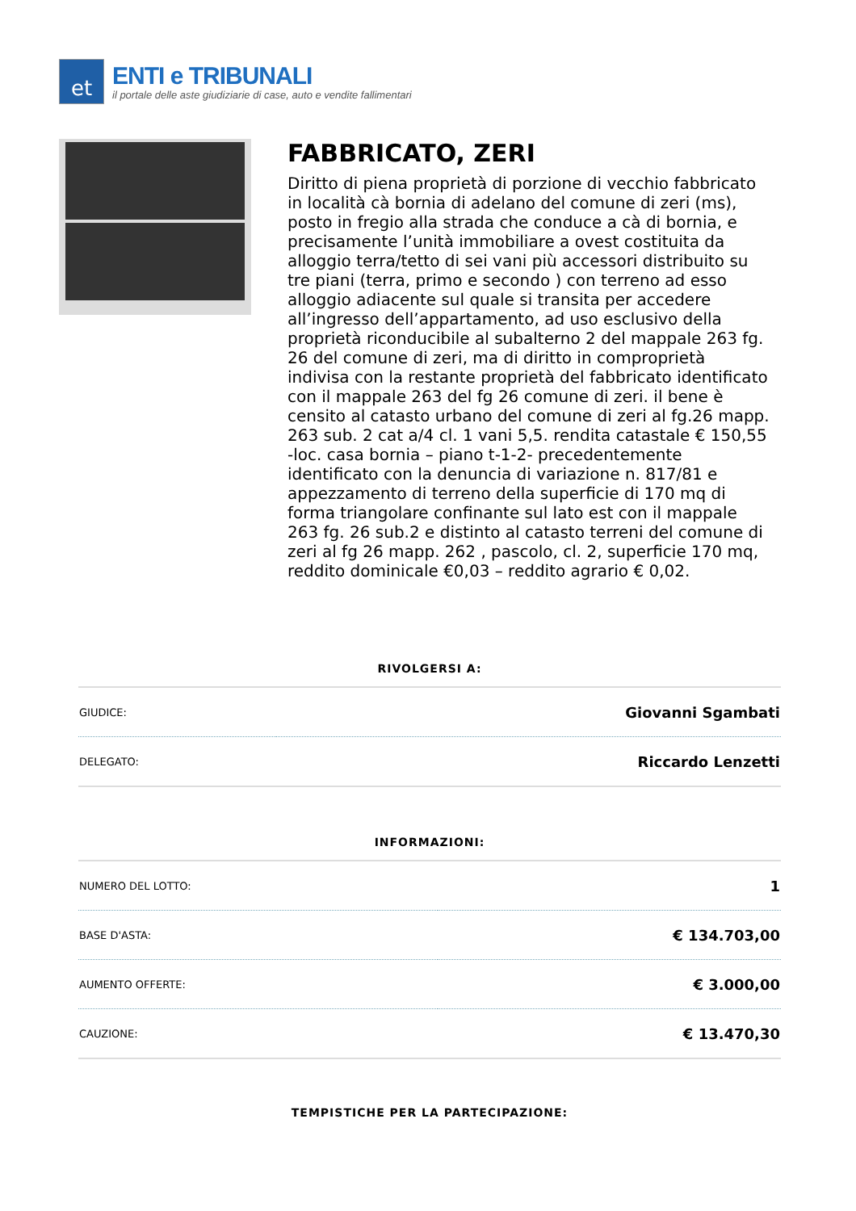et
ENTI e TRIBUNALI
il portale delle aste giudiziarie di case, auto e vendite fallimentari
FABBRICATO, ZERI
Diritto di piena proprietà di porzione di vecchio fabbricato in località cà bornia di adelano del comune di zeri (ms), posto in fregio alla strada che conduce a cà di bornia, e precisamente l’unità immobiliare a ovest costituita da alloggio terra/tetto di sei vani più accessori distribuito su tre piani (terra, primo e secondo ) con terreno ad esso alloggio adiacente sul quale si transita per accedere all’ingresso dell’appartamento, ad uso esclusivo della proprietà riconducibile al subalterno 2 del mappale 263 fg. 26 del comune di zeri, ma di diritto in comproprietà indivisa con la restante proprietà del fabbricato identificato con il mappale 263 del fg 26 comune di zeri. il bene è censito al catasto urbano del comune di zeri al fg.26 mapp. 263 sub. 2 cat a/4 cl. 1 vani 5,5. rendita catastale € 150,55 -loc. casa bornia – piano t-1-2- precedentemente identificato con la denuncia di variazione n. 817/81 e appezzamento di terreno della superficie di 170 mq di forma triangolare confinante sul lato est con il mappale 263 fg. 26 sub.2 e distinto al catasto terreni del comune di zeri al fg 26 mapp. 262 , pascolo, cl. 2, superficie 170 mq, reddito dominicale €0,03 – reddito agrario € 0,02.
RIVOLGERSI A:
| GIUDICE: | Giovanni Sgambati |
| DELEGATO: | Riccardo Lenzetti |
INFORMAZIONI:
| NUMERO DEL LOTTO: | 1 |
| BASE D'ASTA: | € 134.703,00 |
| AUMENTO OFFERTE: | € 3.000,00 |
| CAUZIONE: | € 13.470,30 |
TEMPISTICHE PER LA PARTECIPAZIONE: